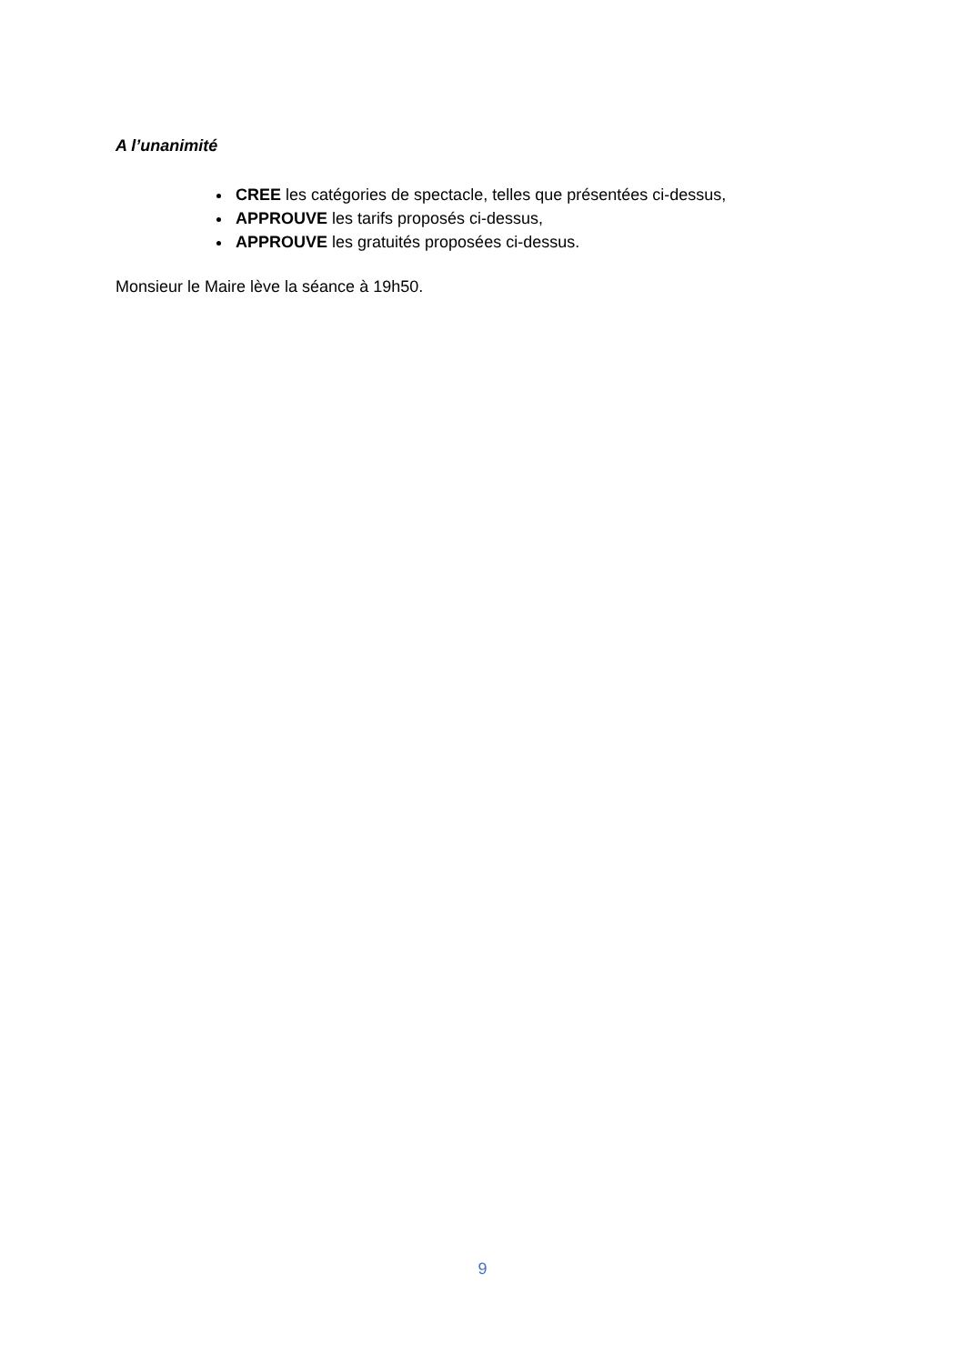A l’unanimité
CREE les catégories de spectacle, telles que présentées ci-dessus,
APPROUVE les tarifs proposés ci-dessus,
APPROUVE les gratuités proposées ci-dessus.
Monsieur le Maire lève la séance à 19h50.
9